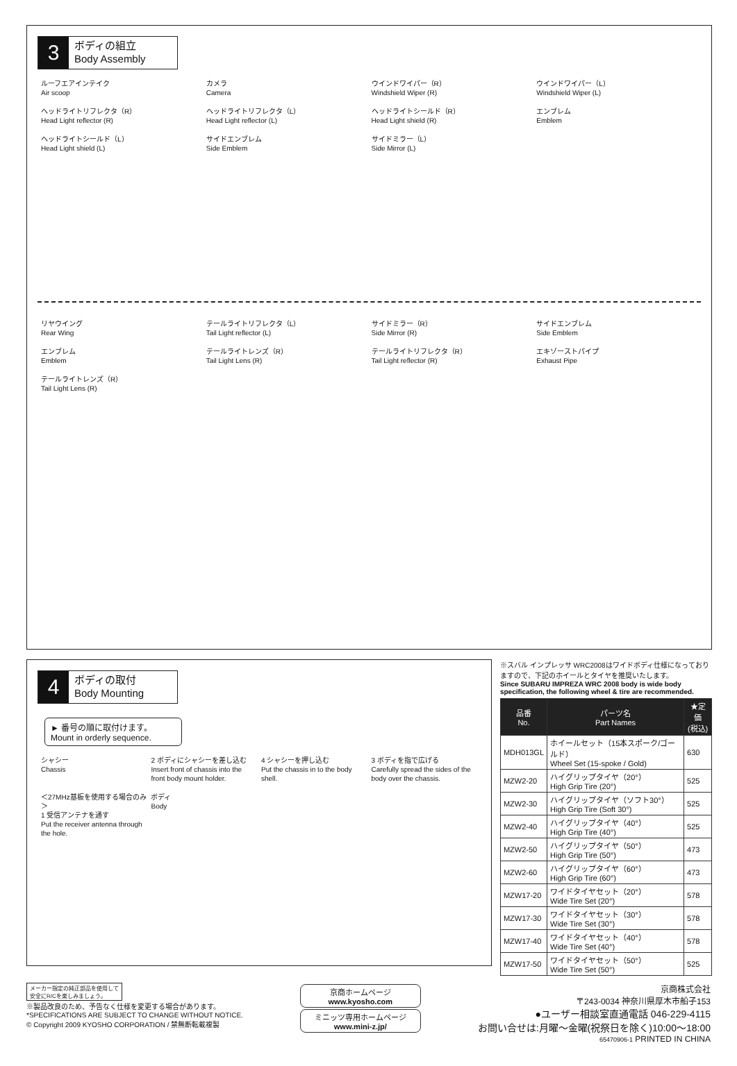3
ボディの組立
Body Assembly
ルーフエアインテイク
Air scoop
カメラ
Camera
ウインドワイパー（R）
Windshield Wiper (R)
ウインドワイパー（L）
Windshield Wiper (L)
ヘッドライトリフレクタ（R）
Head Light reflector (R)
ヘッドライトリフレクタ（L）
Head Light reflector (L)
ヘッドライトシールド（R）
Head Light shield (R)
エンブレム
Emblem
ヘッドライトシールド（L）
Head Light shield (L)
サイドエンブレム
Side Emblem
サイドミラー（L）
Side Mirror (L)
リヤウイング
Rear Wing
テールライトリフレクタ（L）
Tail Light reflector (L)
サイドミラー（R）
Side Mirror (R)
サイドエンブレム
Side Emblem
エンブレム
Emblem
テールライトレンズ（R）
Tail Light Lens (R)
テールライトリフレクタ（R）
Tail Light reflector (R)
エキゾーストパイプ
Exhaust Pipe
テールライトレンズ（R）
Tail Light Lens (R)
4
ボディの取付
Body Mounting
► 番号の順に取付けます。
Mount in orderly sequence.
シャシー
Chassis
2 ボディにシャシーを差し込む
Insert front of chassis into the front body mount holder.
4 シャシーを押し込む
Put the chassis in to the body shell.
3 ボディを指で広げる
Carefully spread the sides of the body over the chassis.
＜27MHz基板を使用する場合のみ＞
1 受信アンテナを通す
Put the receiver antenna through the hole.
ボディ
Body
※スバル インプレッサ WRC2008はワイドボディ仕様になっておりますので、下記のホイールとタイヤを推奨いたします。
Since SUBARU IMPREZA WRC 2008 body is wide body specification, the following wheel & tire are recommended.
| 品番 No. | パーツ名 Part Names | ★定価 (税込) |
| --- | --- | --- |
| MDH013GL | ホイールセット（15本スポーク/ゴールド） Wheel Set (15-spoke / Gold) | 630 |
| MZW2-20 | ハイグリップタイヤ（20°） High Grip Tire (20°) | 525 |
| MZW2-30 | ハイグリップタイヤ（ソフト30°） High Grip Tire (Soft 30°) | 525 |
| MZW2-40 | ハイグリップタイヤ（40°） High Grip Tire (40°) | 525 |
| MZW2-50 | ハイグリップタイヤ（50°） High Grip Tire (50°) | 473 |
| MZW2-60 | ハイグリップタイヤ（60°） High Grip Tire (60°) | 473 |
| MZW17-20 | ワイドタイヤセット（20°） Wide Tire Set (20°) | 578 |
| MZW17-30 | ワイドタイヤセット（30°） Wide Tire Set (30°) | 578 |
| MZW17-40 | ワイドタイヤセット（40°） Wide Tire Set (40°) | 578 |
| MZW17-50 | ワイドタイヤセット（50°） Wide Tire Set (50°) | 525 |
メーカー指定の純正部品を使用して
安全にR/Cを楽しみましょう。
※製品改良のため、予告なく仕様を変更する場合があります。
*SPECIFICATIONS ARE SUBJECT TO CHANGE WITHOUT NOTICE.
© Copyright 2009 KYOSHO CORPORATION / 禁無断転載複製
京商ホームページ
www.kyosho.com
ミニッツ専用ホームページ
www.mini-z.jp/
京商株式会社
〒243-0034 神奈川県厚木市船子153
●ユーザー相談室直通電話 046-229-4115
お問い合せは:月曜～金曜(祝祭日を除く)10:00～18:00
65470906-1 PRINTED IN CHINA